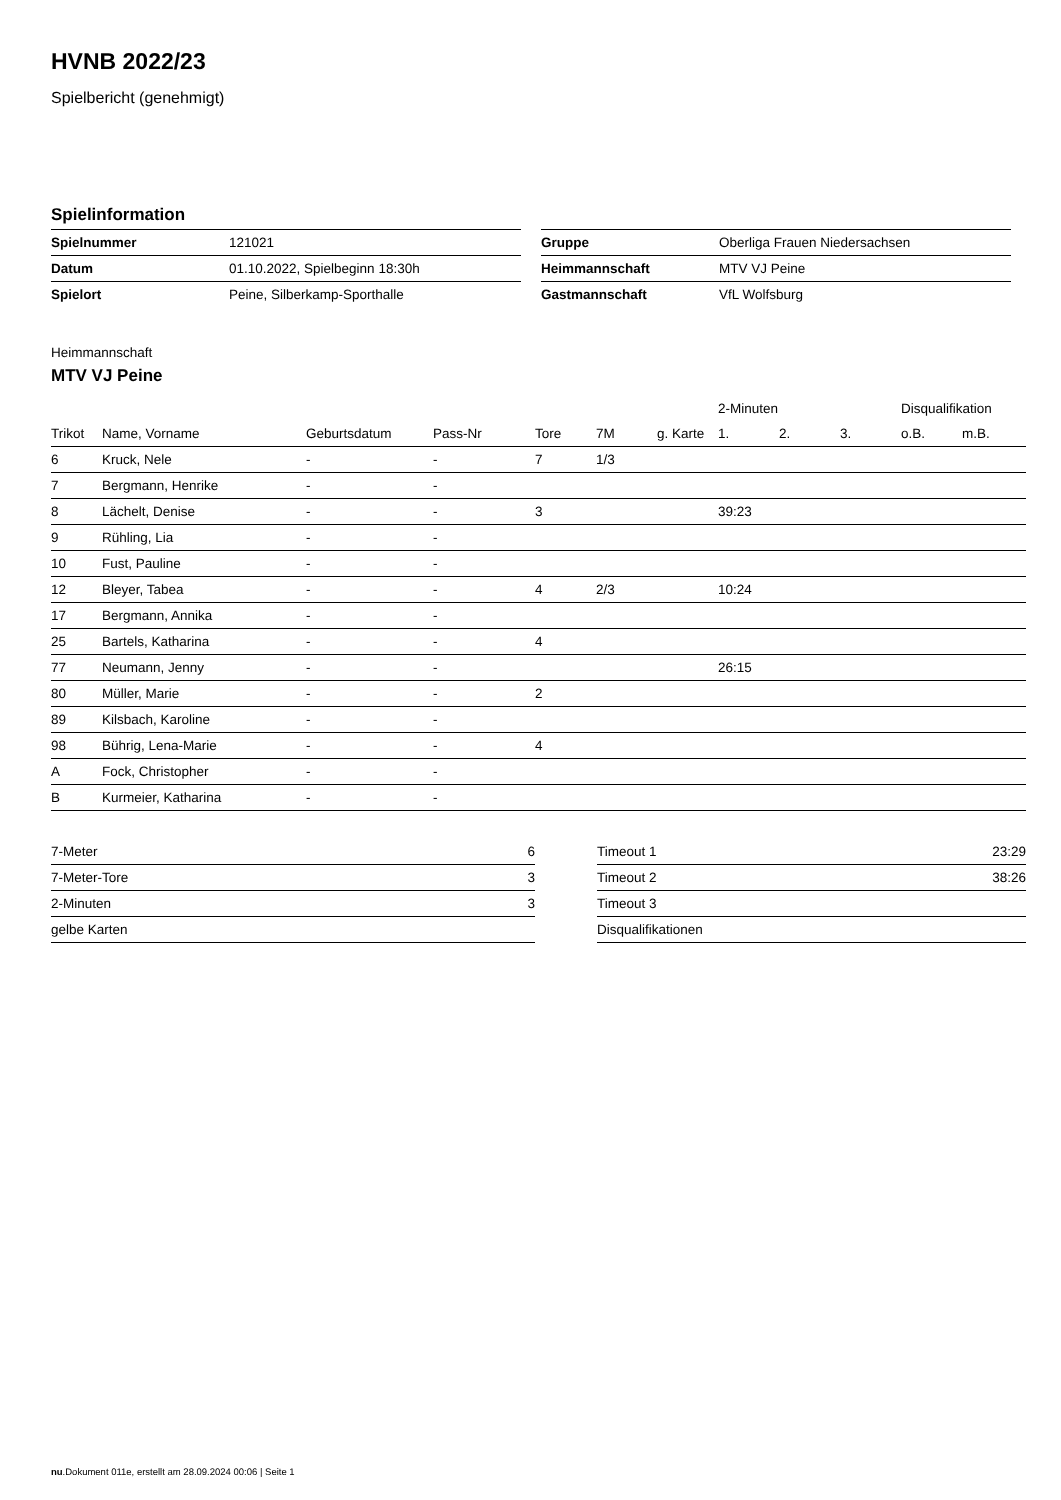HVNB 2022/23
Spielbericht (genehmigt)
Spielinformation
| Spielnummer | 121021 |
| Datum | 01.10.2022, Spielbeginn 18:30h |
| Spielort | Peine, Silberkamp-Sporthalle |
| Gruppe | Oberliga Frauen Niedersachsen |
| Heimmannschaft | MTV VJ Peine |
| Gastmannschaft | VfL Wolfsburg |
Heimmannschaft
MTV VJ Peine
| | | | | | | | 2-Minuten | | | Disqualifikation | |
| --- | --- | --- | --- | --- | --- | --- | --- | --- | --- | --- | --- |
| Trikot | Name, Vorname | Geburtsdatum | Pass-Nr | Tore | 7M | g. Karte | 1. | 2. | 3. | o.B. | m.B. |
| 6 | Kruck, Nele | - | - | 7 | 1/3 | | | | | | |
| 7 | Bergmann, Henrike | - | - | | | | | | | | |
| 8 | Lächelt, Denise | - | - | 3 | | | 39:23 | | | | |
| 9 | Rühling, Lia | - | - | | | | | | | | |
| 10 | Fust, Pauline | - | - | | | | | | | | |
| 12 | Bleyer, Tabea | - | - | 4 | 2/3 | | 10:24 | | | | |
| 17 | Bergmann, Annika | - | - | | | | | | | | |
| 25 | Bartels, Katharina | - | - | 4 | | | | | | | |
| 77 | Neumann, Jenny | - | - | | | | 26:15 | | | | |
| 80 | Müller, Marie | - | - | 2 | | | | | | | |
| 89 | Kilsbach, Karoline | - | - | | | | | | | | |
| 98 | Bührig, Lena-Marie | - | - | 4 | | | | | | | |
| A | Fock, Christopher | - | - | | | | | | | | |
| B | Kurmeier, Katharina | - | - | | | | | | | | |
| 7-Meter | 6 |
| 7-Meter-Tore | 3 |
| 2-Minuten | 3 |
| gelbe Karten | |
| Timeout 1 | 23:29 |
| Timeout 2 | 38:26 |
| Timeout 3 | |
| Disqualifikationen | |
nu.Dokument 011e, erstellt am 28.09.2024 00:06 | Seite 1